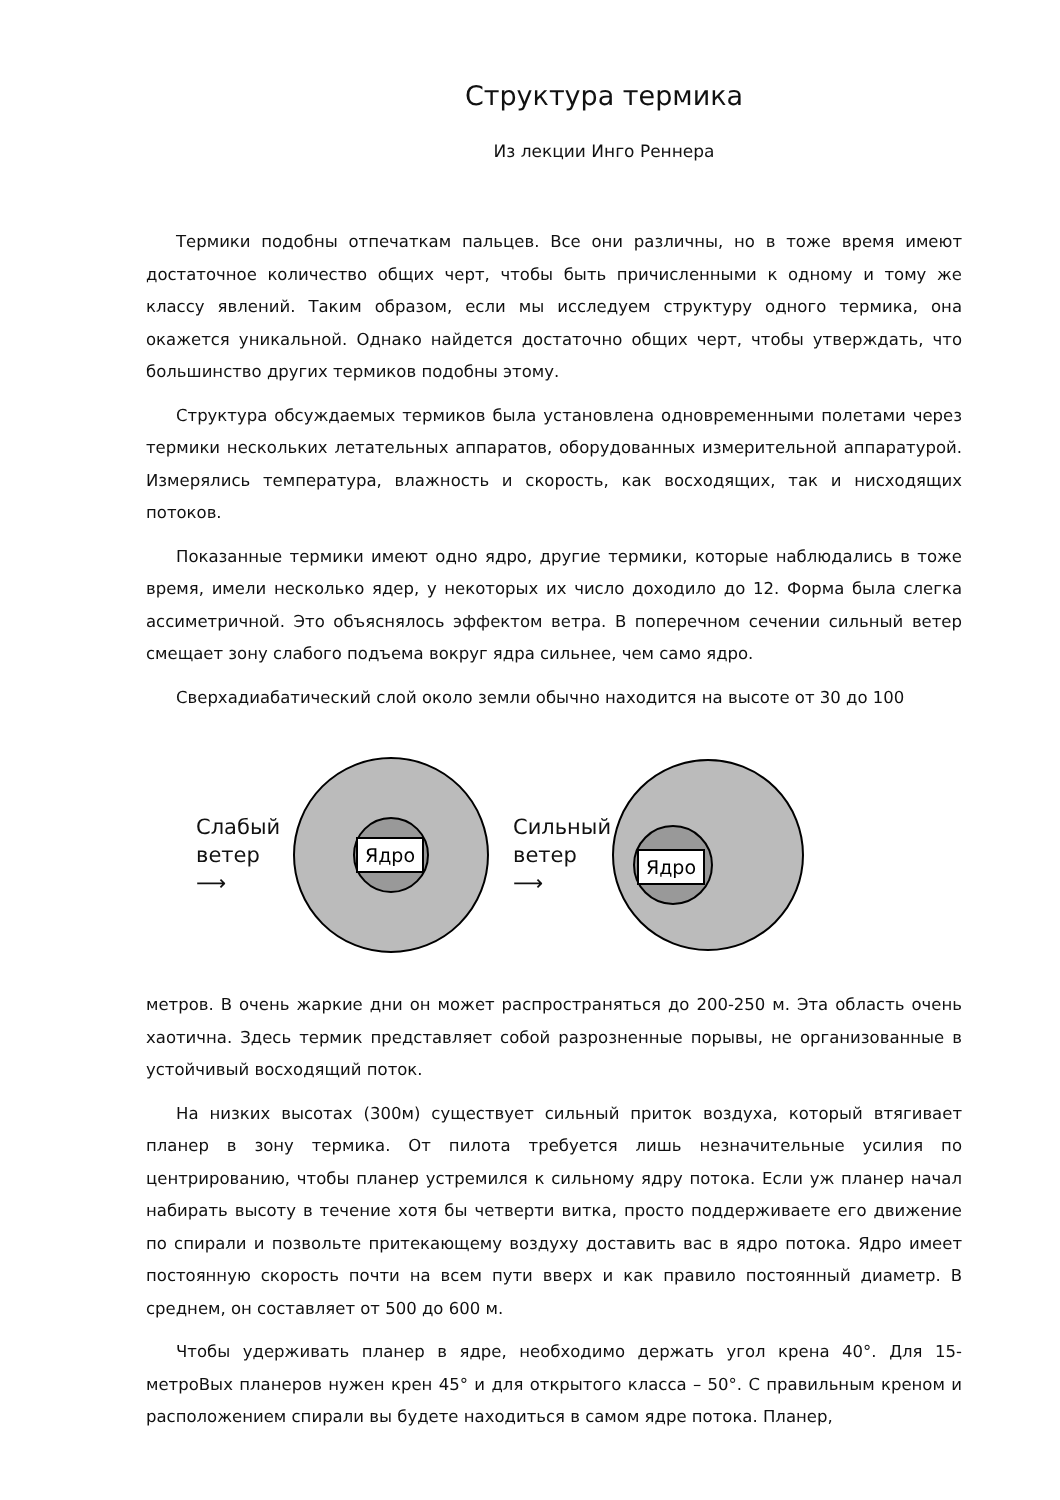Структура термика
Из лекции Инго Реннера
Термики подобны отпечаткам пальцев. Все они различны, но в тоже время имеют достаточное количество общих черт, чтобы быть причисленными к одному и тому же классу явлений. Таким образом, если мы исследуем структуру одного термика, она окажется уникальной. Однако найдется достаточно общих черт, чтобы утверждать, что большинство других термиков подобны этому.
Структура обсуждаемых термиков была установлена одновременными полетами через термики нескольких летательных аппаратов, оборудованных измерительной аппаратурой. Измерялись температура, влажность и скорость, как восходящих, так и нисходящих потоков.
Показанные термики имеют одно ядро, другие термики, которые наблюдались в тоже время, имели несколько ядер, у некоторых их число доходило до 12. Форма была слегка ассиметричной. Это объяснялось эффектом ветра. В поперечном сечении сильный ветер смещает зону слабого подъема вокруг ядра сильнее, чем само ядро.
Сверхадиабатический слой около земли обычно находится на высоте от 30 до 100
Слабый
ветер
⟶
Ядро
Сильный
ветер
⟶
Ядро
метров. В очень жаркие дни он может распространяться до 200-250 м. Эта область очень хаотична. Здесь термик представляет собой разрозненные порывы, не организованные в устойчивый восходящий поток.
На низких высотах (300м) существует сильный приток воздуха, который втягивает планер в зону термика. От пилота требуется лишь незначительные усилия по центрированию, чтобы планер устремился к сильному ядру потока. Если уж планер начал набирать высоту в течение хотя бы четверти витка, просто поддерживаете его движение по спирали и позвольте притекающему воздуху доставить вас в ядро потока. Ядро имеет постоянную скорость почти на всем пути вверх и как правило постоянный диаметр. В среднем, он составляет от 500 до 600 м.
Чтобы удерживать планер в ядре, необходимо держать угол крена 40°. Для 15-метроВых планеров нужен крен 45° и для открытого класса – 50°. С правильным креном и расположением спирали вы будете находиться в самом ядре потока. Планер,